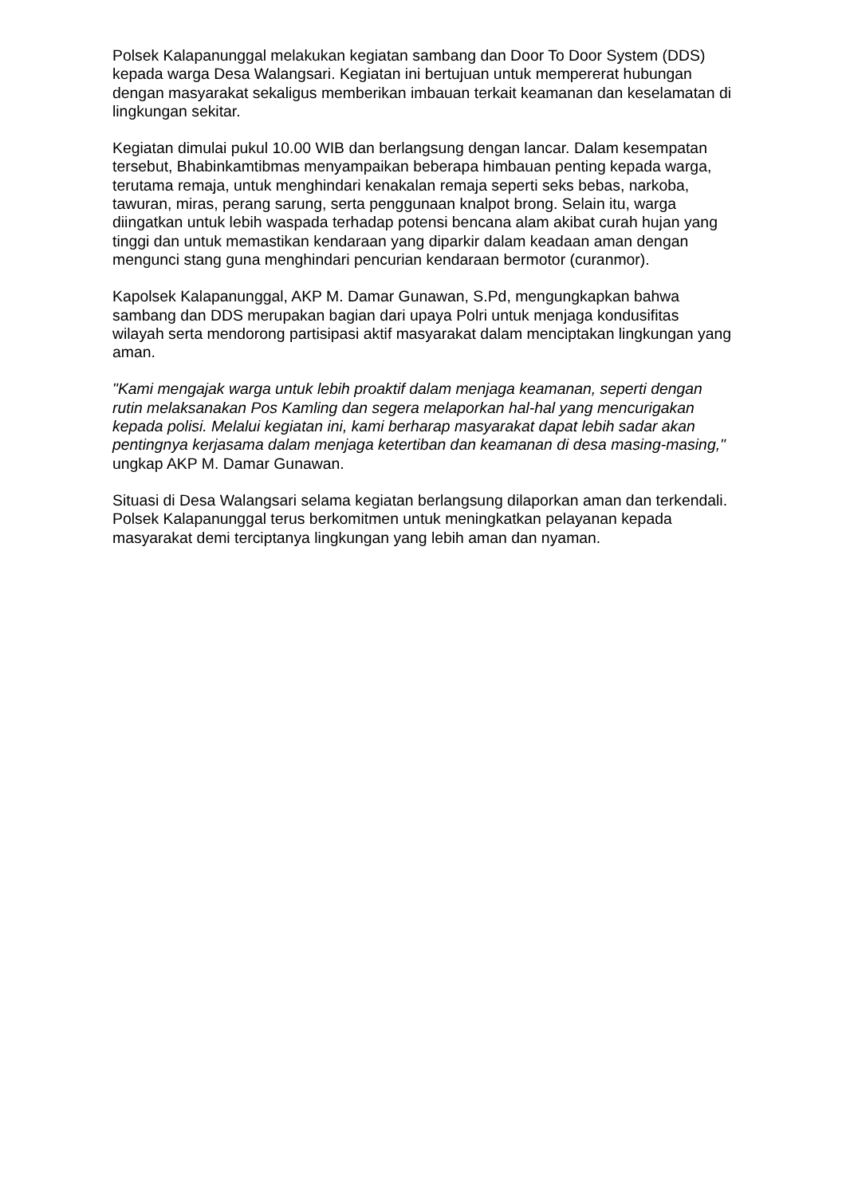Polsek Kalapanunggal melakukan kegiatan sambang dan Door To Door System (DDS) kepada warga Desa Walangsari. Kegiatan ini bertujuan untuk mempererat hubungan dengan masyarakat sekaligus memberikan imbauan terkait keamanan dan keselamatan di lingkungan sekitar.
Kegiatan dimulai pukul 10.00 WIB dan berlangsung dengan lancar. Dalam kesempatan tersebut, Bhabinkamtibmas menyampaikan beberapa himbauan penting kepada warga, terutama remaja, untuk menghindari kenakalan remaja seperti seks bebas, narkoba, tawuran, miras, perang sarung, serta penggunaan knalpot brong. Selain itu, warga diingatkan untuk lebih waspada terhadap potensi bencana alam akibat curah hujan yang tinggi dan untuk memastikan kendaraan yang diparkir dalam keadaan aman dengan mengunci stang guna menghindari pencurian kendaraan bermotor (curanmor).
Kapolsek Kalapanunggal, AKP M. Damar Gunawan, S.Pd, mengungkapkan bahwa sambang dan DDS merupakan bagian dari upaya Polri untuk menjaga kondusifitas wilayah serta mendorong partisipasi aktif masyarakat dalam menciptakan lingkungan yang aman.
"Kami mengajak warga untuk lebih proaktif dalam menjaga keamanan, seperti dengan rutin melaksanakan Pos Kamling dan segera melaporkan hal-hal yang mencurigakan kepada polisi. Melalui kegiatan ini, kami berharap masyarakat dapat lebih sadar akan pentingnya kerjasama dalam menjaga ketertiban dan keamanan di desa masing-masing," ungkap AKP M. Damar Gunawan.
Situasi di Desa Walangsari selama kegiatan berlangsung dilaporkan aman dan terkendali. Polsek Kalapanunggal terus berkomitmen untuk meningkatkan pelayanan kepada masyarakat demi terciptanya lingkungan yang lebih aman dan nyaman.